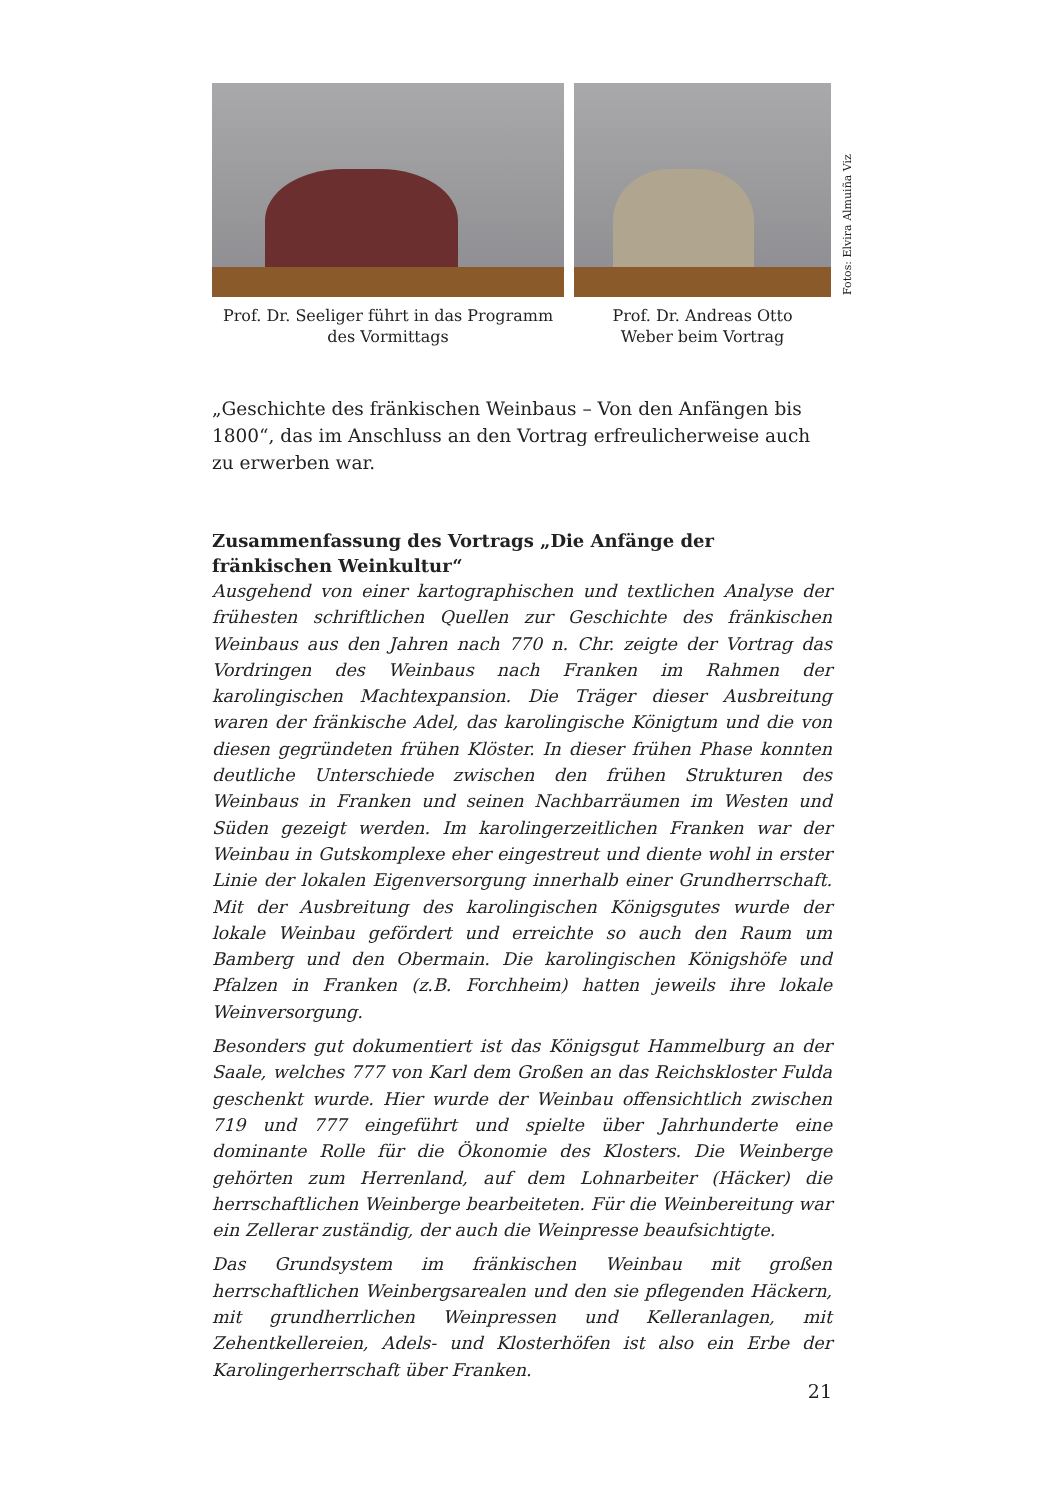Prof. Dr. Seeliger führt in das Programm
des Vormittags
Prof. Dr. Andreas Otto
Weber beim Vortrag
Fotos: Elvira Almuiña Viz
„Geschichte des fränkischen Weinbaus – Von den Anfängen bis 1800“, das im Anschluss an den Vortrag erfreulicherweise auch zu erwerben war.
Zusammenfassung des Vortrags „Die Anfänge der fränkischen Weinkultur“
Ausgehend von einer kartographischen und textlichen Analyse der frühesten schriftlichen Quellen zur Geschichte des fränkischen Weinbaus aus den Jahren nach 770 n. Chr. zeigte der Vortrag das Vordringen des Weinbaus nach Franken im Rahmen der karolingischen Machtexpansion. Die Träger dieser Ausbreitung waren der fränkische Adel, das karolingische Königtum und die von diesen gegründeten frühen Klöster. In dieser frühen Phase konnten deutliche Unterschiede zwischen den frühen Strukturen des Weinbaus in Franken und seinen Nachbarräumen im Westen und Süden gezeigt werden. Im karolingerzeitlichen Franken war der Weinbau in Gutskomplexe eher eingestreut und diente wohl in erster Linie der lokalen Eigenversorgung innerhalb einer Grundherrschaft. Mit der Ausbreitung des karolingischen Königsgutes wurde der lokale Weinbau gefördert und erreichte so auch den Raum um Bamberg und den Obermain. Die karolingischen Königshöfe und Pfalzen in Franken (z.B. Forchheim) hatten jeweils ihre lokale Weinversorgung.
Besonders gut dokumentiert ist das Königsgut Hammelburg an der Saale, welches 777 von Karl dem Großen an das Reichskloster Fulda geschenkt wurde. Hier wurde der Weinbau offensichtlich zwischen 719 und 777 eingeführt und spielte über Jahrhunderte eine dominante Rolle für die Ökonomie des Klosters. Die Weinberge gehörten zum Herrenland, auf dem Lohnarbeiter (Häcker) die herrschaftlichen Weinberge bearbeiteten. Für die Weinbereitung war ein Zellerar zuständig, der auch die Weinpresse beaufsichtigte.
Das Grundsystem im fränkischen Weinbau mit großen herrschaftlichen Weinbergsarealen und den sie pflegenden Häckern, mit grundherrlichen Weinpressen und Kelleranlagen, mit Zehentkellereien, Adels- und Klosterhöfen ist also ein Erbe der Karolingerherrschaft über Franken.
21